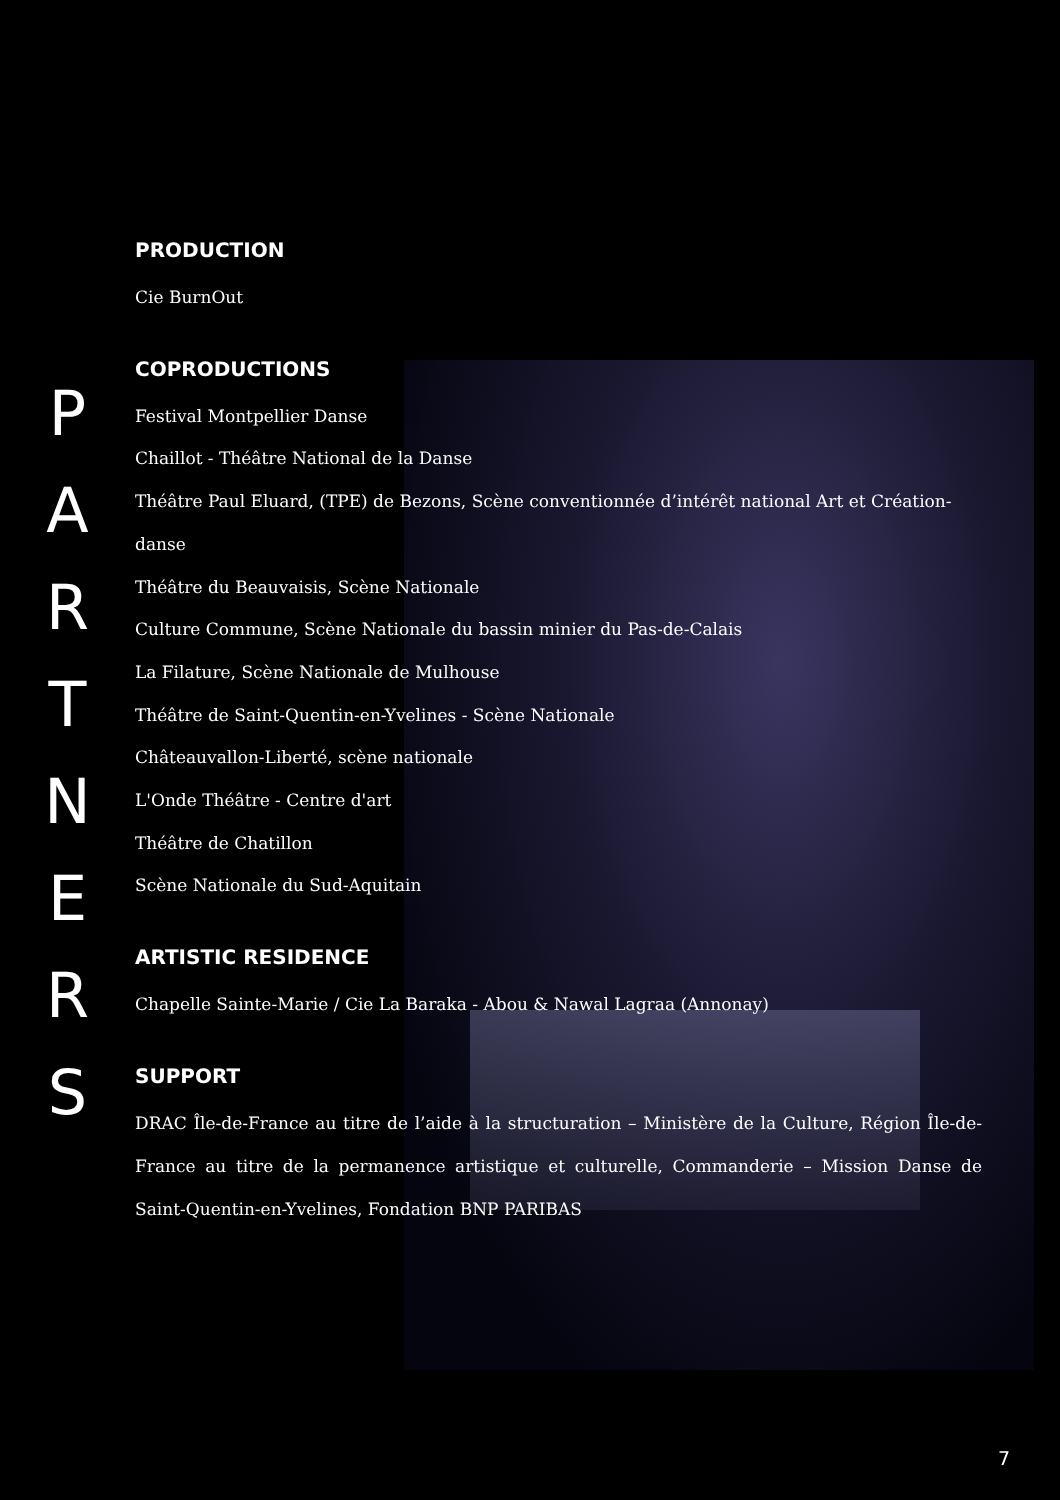P
A
R
T
N
E
R
S
PRODUCTION
Cie BurnOut
COPRODUCTIONS
Festival Montpellier Danse
Chaillot - Théâtre National de la Danse
Théâtre Paul Eluard, (TPE) de Bezons, Scène conventionnée d’intérêt national Art et Création-danse
Théâtre du Beauvaisis, Scène Nationale
Culture Commune, Scène Nationale du bassin minier du Pas-de-Calais
La Filature, Scène Nationale de Mulhouse
Théâtre de Saint-Quentin-en-Yvelines - Scène Nationale
Châteauvallon-Liberté, scène nationale
L'Onde Théâtre - Centre d'art
Théâtre de Chatillon
Scène Nationale du Sud-Aquitain
ARTISTIC RESIDENCE
Chapelle Sainte-Marie / Cie La Baraka - Abou & Nawal Lagraa (Annonay)
SUPPORT
DRAC Île-de-France au titre de l’aide à la structuration – Ministère de la Culture, Région Île-de-France au titre de la permanence artistique et culturelle, Commanderie – Mission Danse de Saint-Quentin-en-Yvelines, Fondation BNP PARIBAS
7